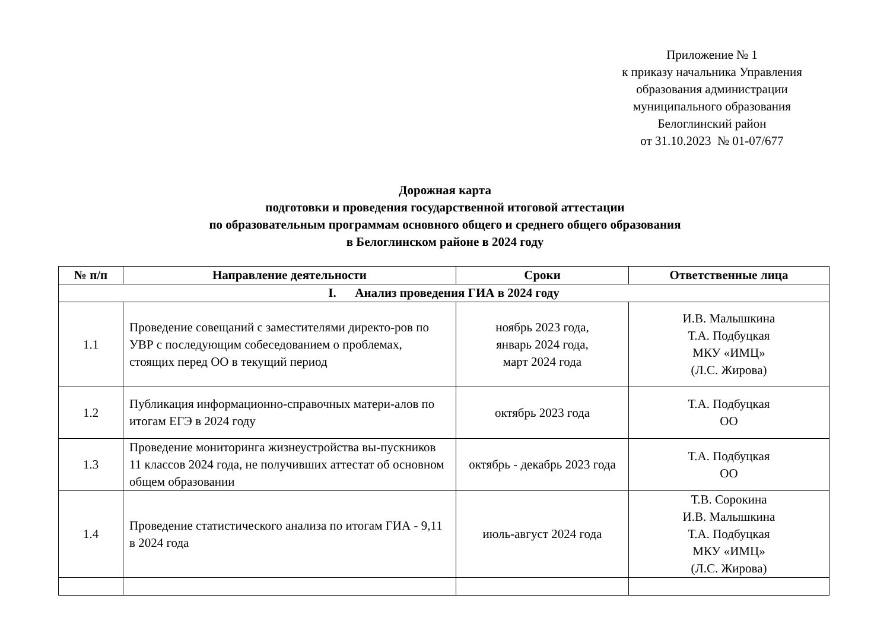Приложение № 1
к приказу начальника Управления
образования администрации
муниципального образования
Белоглинский район
от 31.10.2023 № 01-07/677
Дорожная карта
подготовки и проведения государственной итоговой аттестации
по образовательным программам основного общего и среднего общего образования
в Белоглинском районе в 2024 году
| № п/п | Направление деятельности | Сроки | Ответственные лица |
| --- | --- | --- | --- |
| I. Анализ проведения ГИА в 2024 году | | | |
| 1.1 | Проведение совещаний с заместителями директо-ров по УВР с последующим собеседованием о проблемах, стоящих перед ОО в текущий период | ноябрь 2023 года, январь 2024 года, март 2024 года | И.В. Малышкина Т.А. Подбуцкая МКУ «ИМЦ» (Л.С. Жирова) |
| 1.2 | Публикация информационно-справочных матери-алов по итогам ЕГЭ в 2024 году | октябрь 2023 года | Т.А. Подбуцкая ОО |
| 1.3 | Проведение мониторинга жизнеустройства вы-пускников 11 классов 2024 года, не получивших аттестат об основном общем образовании | октябрь - декабрь 2023 года | Т.А. Подбуцкая ОО |
| 1.4 | Проведение статистического анализа по итогам ГИА - 9,11 в 2024 года | июль-август 2024 года | Т.В. Сорокина И.В. Малышкина Т.А. Подбуцкая МКУ «ИМЦ» (Л.С. Жирова) |